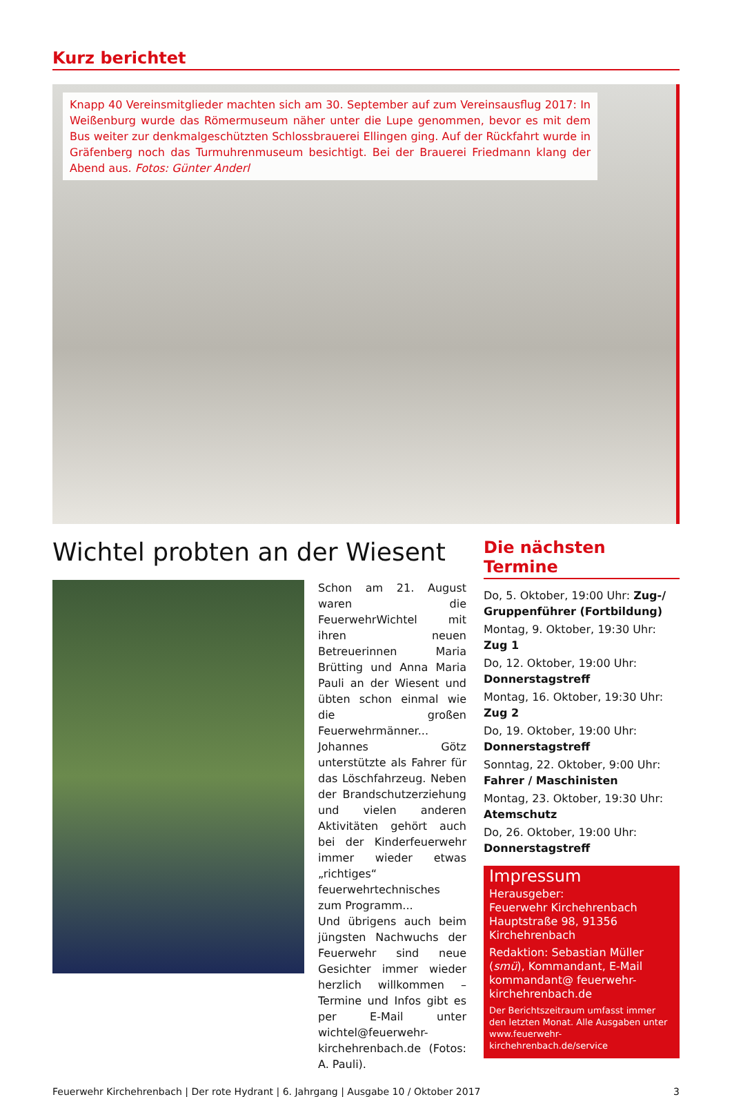Kurz berichtet
Knapp 40 Vereinsmitglieder machten sich am 30. September auf zum Vereinsausflug 2017: In Weißenburg wurde das Römermuseum näher unter die Lupe genommen, bevor es mit dem Bus weiter zur denkmalgeschützten Schlossbrauerei Ellingen ging. Auf der Rückfahrt wurde in Gräfenberg noch das Turmuhrenmuseum besichtigt. Bei der Brauerei Friedmann klang der Abend aus. Fotos: Günter Anderl
Wichtel probten an der Wiesent
Schon am 21. August waren die FeuerwehrWichtel mit ihren neuen Betreuerinnen Maria Brütting und Anna Maria Pauli an der Wiesent und übten schon einmal wie die großen Feuerwehrmänner... Johannes Götz unterstützte als Fahrer für das Löschfahrzeug. Neben der Brandschutzerziehung und vielen anderen Aktivitäten gehört auch bei der Kinderfeuerwehr immer wieder etwas „richtiges“ feuerwehrtechnisches zum Programm...
Und übrigens auch beim jüngsten Nachwuchs der Feuerwehr sind neue Gesichter immer wieder herzlich willkommen – Termine und Infos gibt es per E-Mail unter wichtel@feuerwehr-kirchehrenbach.de (Fotos: A. Pauli).
Die nächsten Termine
Do, 5. Oktober, 19:00 Uhr: Zug-/ Gruppenführer (Fortbildung)
Montag, 9. Oktober, 19:30 Uhr: Zug 1
Do, 12. Oktober, 19:00 Uhr: Donnerstagstreff
Montag, 16. Oktober, 19:30 Uhr: Zug 2
Do, 19. Oktober, 19:00 Uhr: Donnerstagstreff
Sonntag, 22. Oktober, 9:00 Uhr: Fahrer / Maschinisten
Montag, 23. Oktober, 19:30 Uhr: Atemschutz
Do, 26. Oktober, 19:00 Uhr: Donnerstagstreff
Impressum
Herausgeber:
Feuerwehr Kirchehrenbach
Hauptstraße 98, 91356 Kirchehrenbach
Redaktion: Sebastian Müller (smü), Kommandant, E-Mail kommandant@ feuerwehr-kirchehrenbach.de
Der Berichtszeitraum umfasst immer den letzten Monat. Alle Ausgaben unter www.feuerwehr-kirchehrenbach.de/service
Feuerwehr Kirchehrenbach | Der rote Hydrant | 6. Jahrgang | Ausgabe 10 / Oktober 2017 3